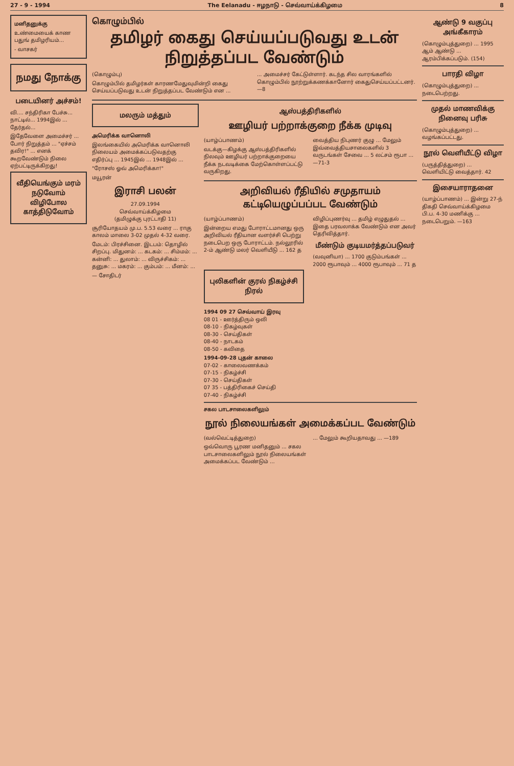27 - 9 - 1994 The Eelanadu - ஈழநாடு - செவ்வாய்க்கிழமை 8
மனிதனுக்கு
உண்மையைக் காண பதுங் தமிழரியம்...
- வாசகர்
நமது நோக்கு
படையினர் அச்சம்!
வி.... சந்திரிகா பேச்சு... நாட்டில்... 1994இல் ... தேர்தல்...
இதேவேளை அமைச்சர் ... போர் நிறுத்தம் ... "ஏச்சம் தவிர!" ... எனக் கூறவேண்டும் நிலை ஏற்பட்டிருக்கிறது!
வீதியெங்கும் மரம் நடுவோம் விழிபோல காத்திடுவோம்
கொழும்பில்
தமிழர் கைது செய்யப்படுவது உடன் நிறுத்தப்பட வேண்டும்
(கொழும்பு)
கொழும்பில் தமிழர்கள் காரணமேதுவுமின்றி கைது செய்யப்படுவது உடன் நிறுத்தப்பட வேண்டும் என ...
... அமைச்சர் கேட்டுள்ளார். கடந்த சில வாரங்களில் கொழும்பில் நூற்றுக்கணக்கானோர் கைதுசெய்யப்பட்டனர். —8
மலரும் மத்தும்
அமெரிக்க வானொலி
இலங்கையில் அமெரிக்க வானொலி நிலையம் அமைக்கப்படுவதற்கு எதிர்ப்பு ... 1945இல் ... 1948இல் ...
"ரோசஸ் ஓவ் அமெரிக்கா!"
மயூரன்
இராசி பலன்
27.09.1994
செவ்வாய்க்கிழமை
(தமிழுக்கு புரட்டாதி 11)
சூரியோதயம் மு.ப. 5.53 வரை ... ராகு காலம் மாலை 3-02 முதல் 4-32 வரை.
மேடம்: பிரச்சினை. இடபம்: தொழில் சிறப்பு. மிதுனம்: ... கடகம்: ... சிம்மம்: ... கன்னி: ... துலாம்: ... விருச்சிகம்: ... தனுசு: ... மகரம்: ... கும்பம்: ... மீனம்: ...
— சோதிடர்
ஆஸ்பத்திரிகளில்
ஊழியர் பற்றாக்குறை நீக்க முடிவு
(யாழ்ப்பாணம்)
வடக்கு—கிழக்கு ஆஸ்பத்திரிகளில் நிலவும் ஊழியர் பற்றாக்குறையை நீக்க நடவடிக்கை மேற்கொள்ளப்பட்டு வருகிறது.
வைத்திய நிபுணர் குழு ... மேலும் இவ்வைத்தியசாலைகளில் 3 வருடங்கள் சேவை ... 5 லட்சம் ரூபா ... —71-3
அறிவியல் ரீதியில் சமுதாயம் கட்டியெழுப்பப்பட வேண்டும்
(யாழ்ப்பாணம்)
இன்றைய எமது போராட்டமானது ஒரு அறிவியல் ரீதியான வளர்ச்சி பெற்று நடைபெற ஒரு போராட்டம். நல்லூரில் 2-ம் ஆண்டு மலர் வெளியீடு ... 162 த
விழிப்புணர்வு ... தமிழ் எழுதுதல் ... இதை பரவலாக்க வேண்டும் என அவர் தெரிவித்தார்.
மீண்டும் குடியமர்த்தப்படுவர்
(வவுனியா) ... 1700 குடும்பங்கள் ... 2000 ரூபாவும் ... 4000 ரூபாவும் ... 71 த
புலிகளின் குரல் நிகழ்ச்சி நிரல்
1994 09 27 செவ்வாய் இரவு
08 01 - ஊர்த்திரும் ஒலி
08-10 - நிகழ்வுகள்
08-30 - செய்திகள்
08-40 - நாடகம்
08-50 - கவிதை
1994-09-28 புதன் காலை
07-02 - காலைவணக்கம்
07-15 - நிகழ்ச்சி
07-30 - செய்திகள்
07 35 - பத்திரிகைச் செய்தி
07-40 - நிகழ்ச்சி
சகல பாடசாலைகளிலும்
நூல் நிலையங்கள் அமைக்கப்பட வேண்டும்
(வல்வெட்டித்துறை)
ஒவ்வொரு பூரண மனிதனும் ... சகல பாடசாலைகளிலும் நூல் நிலையங்கள் அமைக்கப்பட வேண்டும் ...
... மேலும் கூறியதாவது ... —189
ஆண்டு 9 வகுப்பு அங்கீகாரம்
(கொழும்புத்துறை) ... 1995 ஆம் ஆண்டு ... ஆரம்பிக்கப்படும். (154)
பாரதி விழா
(கொழும்புத்துறை) ... நடைபெற்றது.
முதல் மாணவிக்கு நினைவு பரிசு
(கொழும்புத்துறை) ... வழங்கப்பட்டது.
நூல் வெளியீட்டு விழா
(பருத்தித்துறை) ... வெளியிட்டு வைத்தார். 42
இசையாராதனை
(யாழ்ப்பாணம்) ... இன்று 27-ந் திகதி செவ்வாய்க்கிழமை பி.ப. 4-30 மணிக்கு ... நடைபெறும். —163